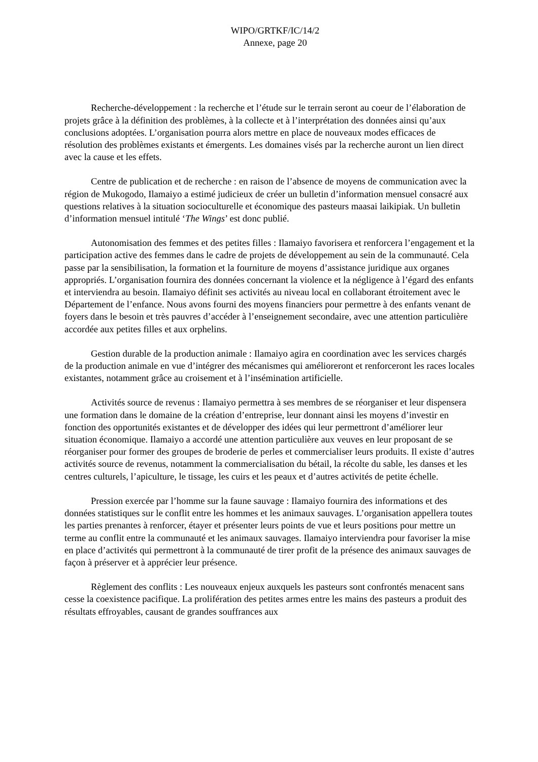WIPO/GRTKF/IC/14/2
Annexe, page 20
Recherche-développement : la recherche et l’étude sur le terrain seront au coeur de l’élaboration de projets grâce à la définition des problèmes, à la collecte et à l’interprétation des données ainsi qu’aux conclusions adoptées. L’organisation pourra alors mettre en place de nouveaux modes efficaces de résolution des problèmes existants et émergents. Les domaines visés par la recherche auront un lien direct avec la cause et les effets.
Centre de publication et de recherche : en raison de l’absence de moyens de communication avec la région de Mukogodo, Ilamaiyo a estimé judicieux de créer un bulletin d’information mensuel consacré aux questions relatives à la situation socioculturelle et économique des pasteurs maasai laikipiak. Un bulletin d’information mensuel intitulé ‘The Wings’ est donc publié.
Autonomisation des femmes et des petites filles : Ilamaiyo favorisera et renforcera l’engagement et la participation active des femmes dans le cadre de projets de développement au sein de la communauté. Cela passe par la sensibilisation, la formation et la fourniture de moyens d’assistance juridique aux organes appropriés. L’organisation fournira des données concernant la violence et la négligence à l’égard des enfants et interviendra au besoin. Ilamaiyo définit ses activités au niveau local en collaborant étroitement avec le Département de l’enfance. Nous avons fourni des moyens financiers pour permettre à des enfants venant de foyers dans le besoin et très pauvres d’accéder à l’enseignement secondaire, avec une attention particulière accordée aux petites filles et aux orphelins.
Gestion durable de la production animale : Ilamaiyo agira en coordination avec les services chargés de la production animale en vue d’intégrer des mécanismes qui amélioreront et renforceront les races locales existantes, notamment grâce au croisement et à l’insémination artificielle.
Activités source de revenus : Ilamaiyo permettra à ses membres de se réorganiser et leur dispensera une formation dans le domaine de la création d’entreprise, leur donnant ainsi les moyens d’investir en fonction des opportunités existantes et de développer des idées qui leur permettront d’améliorer leur situation économique. Ilamaiyo a accordé une attention particulière aux veuves en leur proposant de se réorganiser pour former des groupes de broderie de perles et commercialiser leurs produits. Il existe d’autres activités source de revenus, notamment la commercialisation du bétail, la récolte du sable, les danses et les centres culturels, l’apiculture, le tissage, les cuirs et les peaux et d’autres activités de petite échelle.
Pression exercée par l’homme sur la faune sauvage : Ilamaiyo fournira des informations et des données statistiques sur le conflit entre les hommes et les animaux sauvages. L’organisation appellera toutes les parties prenantes à renforcer, étayer et présenter leurs points de vue et leurs positions pour mettre un terme au conflit entre la communauté et les animaux sauvages. Ilamaiyo interviendra pour favoriser la mise en place d’activités qui permettront à la communauté de tirer profit de la présence des animaux sauvages de façon à préserver et à apprécier leur présence.
Règlement des conflits : Les nouveaux enjeux auxquels les pasteurs sont confrontés menacent sans cesse la coexistence pacifique. La prolifération des petites armes entre les mains des pasteurs a produit des résultats effroyables, causant de grandes souffrances aux